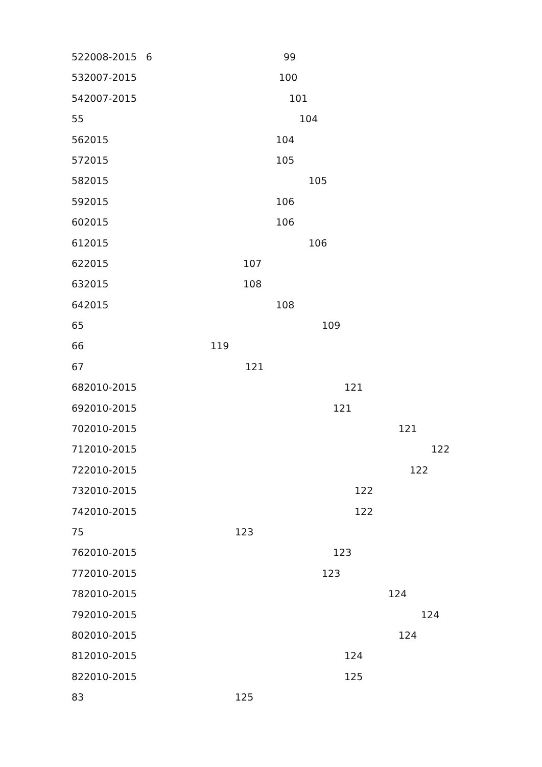522008-2015 6 99
532007-2015 100
542007-2015 101
55 104
562015 104
572015 105
582015 105
592015 106
602015 106
612015 106
622015 107
632015 108
642015 108
65 109
66 119
67 121
682010-2015 121
692010-2015 121
702010-2015 121
712010-2015 122
722010-2015 122
732010-2015 122
742010-2015 122
75 123
762010-2015 123
772010-2015 123
782010-2015 124
792010-2015 124
802010-2015 124
812010-2015 124
822010-2015 125
83 125